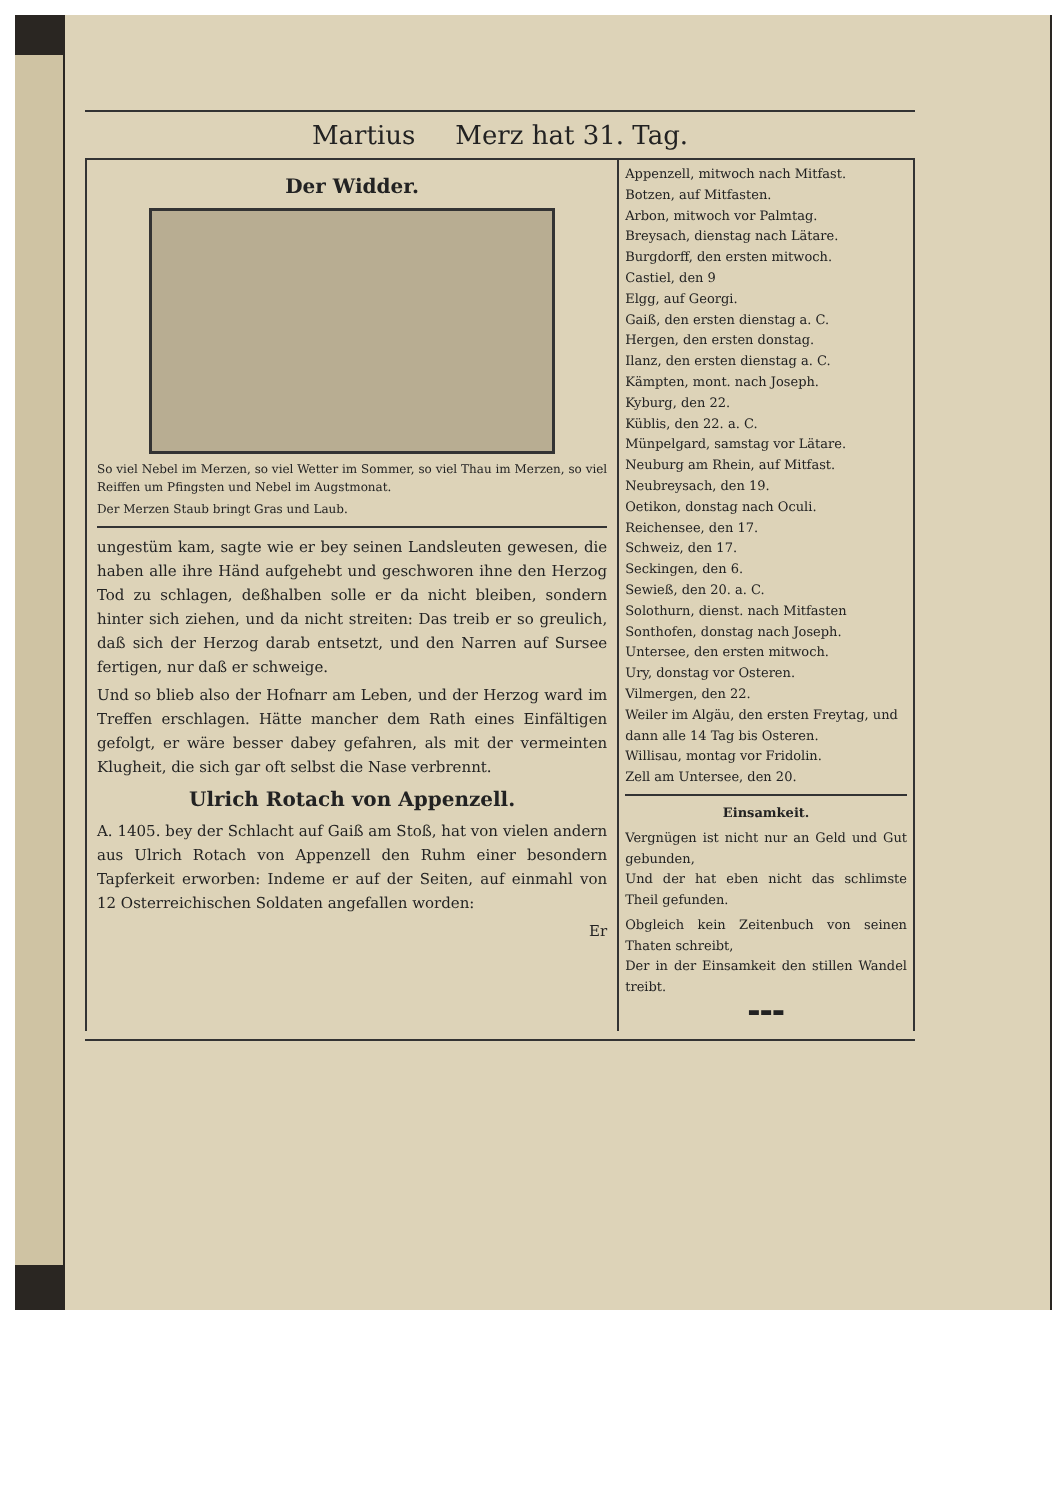Martius Merz hat 31. Tag.
Der Widder.
So viel Nebel im Merzen, so viel Wetter im Sommer, so viel Thau im Merzen, so viel Reiffen um Pfingsten und Nebel im Augstmonat.
Der Merzen Staub bringt Gras und Laub.
ungestüm kam, sagte wie er bey seinen Landsleuten gewesen, die haben alle ihre Händ aufgehebt und geschworen ihne den Herzog Tod zu schlagen, deßhalben solle er da nicht bleiben, sondern hinter sich ziehen, und da nicht streiten: Das treib er so greulich, daß sich der Herzog darab entsetzt, und den Narren auf Sursee fertigen, nur daß er schweige.
Und so blieb also der Hofnarr am Leben, und der Herzog ward im Treffen erschlagen. Hätte mancher dem Rath eines Einfältigen gefolgt, er wäre besser dabey gefahren, als mit der vermeinten Klugheit, die sich gar oft selbst die Nase verbrennt.
Ulrich Rotach von Appenzell.
A. 1405. bey der Schlacht auf Gaiß am Stoß, hat von vielen andern aus Ulrich Rotach von Appenzell den Ruhm einer besondern Tapferkeit erworben: Indeme er auf der Seiten, auf einmahl von 12 Osterreichischen Soldaten angefallen worden:
Er
Appenzell, mitwoch nach Mitfast.
Botzen, auf Mitfasten.
Arbon, mitwoch vor Palmtag.
Breysach, dienstag nach Lätare.
Burgdorff, den ersten mitwoch.
Castiel, den 9
Elgg, auf Georgi.
Gaiß, den ersten dienstag a. C.
Hergen, den ersten donstag.
Ilanz, den ersten dienstag a. C.
Kämpten, mont. nach Joseph.
Kyburg, den 22.
Küblis, den 22. a. C.
Münpelgard, samstag vor Lätare.
Neuburg am Rhein, auf Mitfast.
Neubreysach, den 19.
Oetikon, donstag nach Oculi.
Reichensee, den 17.
Schweiz, den 17.
Seckingen, den 6.
Sewieß, den 20. a. C.
Solothurn, dienst. nach Mitfasten
Sonthofen, donstag nach Joseph.
Untersee, den ersten mitwoch.
Ury, donstag vor Osteren.
Vilmergen, den 22.
Weiler im Algäu, den ersten Freytag, und dann alle 14 Tag bis Osteren.
Willisau, montag vor Fridolin.
Zell am Untersee, den 20.
Einsamkeit.
Vergnügen ist nicht nur an Geld und Gut gebunden,
Und der hat eben nicht das schlimste Theil gefunden.
Obgleich kein Zeitenbuch von seinen Thaten schreibt,
Der in der Einsamkeit den stillen Wandel treibt.
▬▬▬